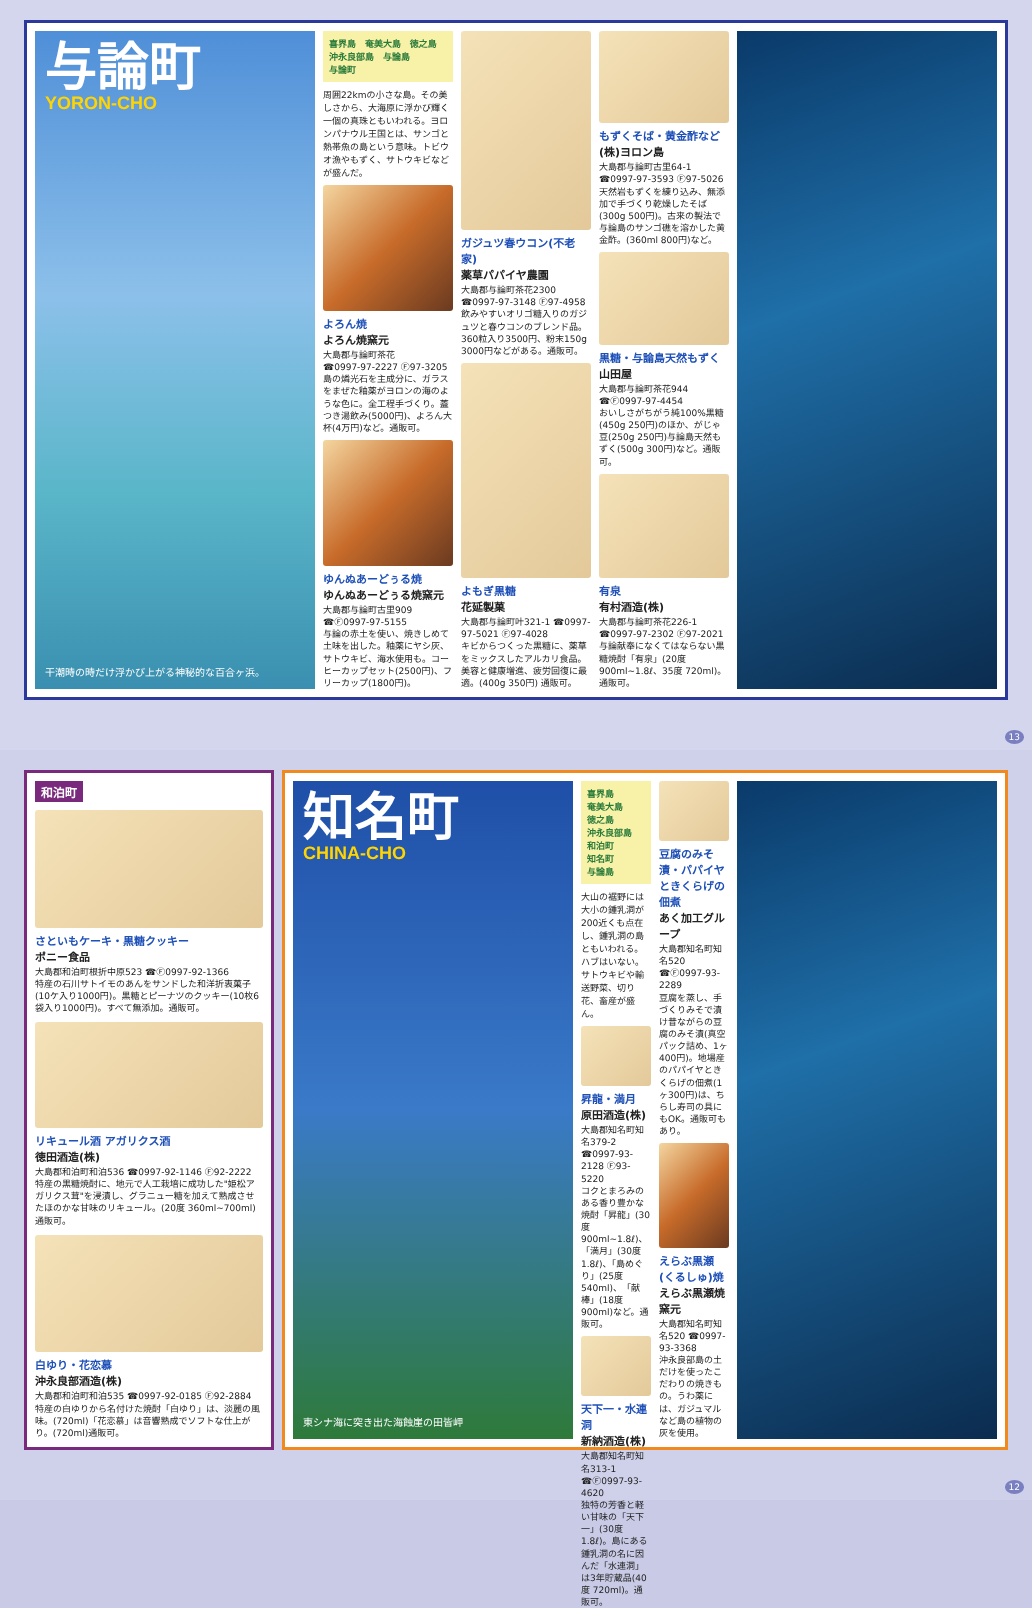与論町
YORON-CHO
干潮時の時だけ浮かび上がる神秘的な百合ヶ浜。
喜界島 奄美大島 徳之島 沖永良部島 与論島 与論町
周囲22kmの小さな島。その美しさから、大海原に浮かび輝く一個の真珠ともいわれる。ヨロンパナウル王国とは、サンゴと熱帯魚の島という意味。トビウオ漁やもずく、サトウキビなどが盛んだ。
よろん焼
よろん焼窯元
大島郡与論町茶花
☎0997-97-2227 Ⓕ97-3205
島の燐光石を主成分に、ガラスをまぜた釉薬がヨロンの海のような色に。全工程手づくり。蓋つき湯飲み(5000円)、よろん大杯(4万円)など。通販可。
ゆんぬあーどぅる焼
ゆんぬあーどぅる焼窯元
大島郡与論町古里909 ☎Ⓕ0997-97-5155
与論の赤土を使い、焼きしめて土味を出した。釉薬にヤシ灰、サトウキビ、海水使用も。コーヒーカップセット(2500円)、フリーカップ(1800円)。
ガジュツ春ウコン(不老家)
薬草パパイヤ農園
大島郡与論町茶花2300 ☎0997-97-3148 Ⓕ97-4958
飲みやすいオリゴ糖入りのガジュツと春ウコンのブレンド品。360粒入り3500円、粉末150g 3000円などがある。通販可。
よもぎ黒糖
花延製菓
大島郡与論町叶321-1 ☎0997-97-5021 Ⓕ97-4028
キビからつくった黒糖に、薬草をミックスしたアルカリ食品。美容と健康増進、疲労回復に最適。(400g 350円) 通販可。
もずくそば・黄金酢など
(株)ヨロン島
大島郡与論町古里64-1 ☎0997-97-3593 Ⓕ97-5026
天然岩もずくを練り込み、無添加で手づくり乾燥したそば(300g 500円)。古来の製法で与論島のサンゴ礁を溶かした黄金酢。(360ml 800円)など。
黒糖・与論島天然もずく
山田屋
大島郡与論町茶花944 ☎Ⓕ0997-97-4454
おいしさがちがう純100%黒糖(450g 250円)のほか、がじゃ豆(250g 250円)与論島天然もずく(500g 300円)など。通販可。
有泉
有村酒造(株)
大島郡与論町茶花226-1 ☎0997-97-2302 Ⓕ97-2021
与論献奉になくてはならない黒糖焼酎「有泉」(20度 900ml~1.8ℓ、35度 720ml)。通販可。
13
和泊町
さといもケーキ・黒糖クッキー
ポニー食品
大島郡和泊町根折中原523 ☎Ⓕ0997-92-1366
特産の石川サトイモのあんをサンドした和洋折衷菓子(10ケ入り1000円)。黒糖とピーナツのクッキー(10枚6袋入り1000円)。すべて無添加。通販可。
リキュール酒 アガリクス酒
徳田酒造(株)
大島郡和泊町和泊536 ☎0997-92-1146 Ⓕ92-2222
特産の黒糖焼酎に、地元で人工栽培に成功した"姫松アガリクス茸"を浸漬し、グラニュー糖を加えて熟成させたほのかな甘味のリキュール。(20度 360ml~700ml) 通販可。
白ゆり・花恋慕
沖永良部酒造(株)
大島郡和泊町和泊535 ☎0997-92-0185 Ⓕ92-2884
特産の白ゆりから名付けた焼酎「白ゆり」は、淡麗の風味。(720ml)「花恋慕」は音響熟成でソフトな仕上がり。(720ml)通販可。
知名町
CHINA-CHO
東シナ海に突き出た海蝕崖の田皆岬
喜界島 奄美大島 徳之島 沖永良部島 和泊町 知名町 与論島
大山の裾野には大小の鍾乳洞が200近くも点在し、鍾乳洞の島ともいわれる。ハブはいない。サトウキビや輸送野菜、切り花、畜産が盛ん。
昇龍・満月
原田酒造(株)
大島郡知名町知名379-2 ☎0997-93-2128 Ⓕ93-5220
コクとまろみのある香り豊かな焼酎「昇龍」(30度 900ml~1.8ℓ)、「満月」(30度 1.8ℓ)、「島めぐり」(25度 540ml)、「献棒」(18度 900ml)など。通販可。
天下一・水連洞
新納酒造(株)
大島郡知名町知名313-1 ☎Ⓕ0997-93-4620
独特の芳香と軽い甘味の「天下一」(30度 1.8ℓ)。島にある鍾乳洞の名に因んだ「水連洞」は3年貯蔵品(40度 720ml)。通販可。
豆腐のみそ漬・パパイヤときくらげの佃煮
あく加工グループ
大島郡知名町知名520 ☎Ⓕ0997-93-2289
豆腐を蒸し、手づくりみそで漬け昔ながらの豆腐のみそ漬(真空パック詰め、1ヶ400円)。地場産のパパイヤときくらげの佃煮(1ヶ300円)は、ちらし寿司の具にもOK。通販可もあり。
えらぶ黒瀬(くるしゅ)焼
えらぶ黒瀬焼窯元
大島郡知名町知名520 ☎0997-93-3368
沖永良部島の土だけを使ったこだわりの焼きもの。うわ薬には、ガジュマルなど島の植物の灰を使用。
12